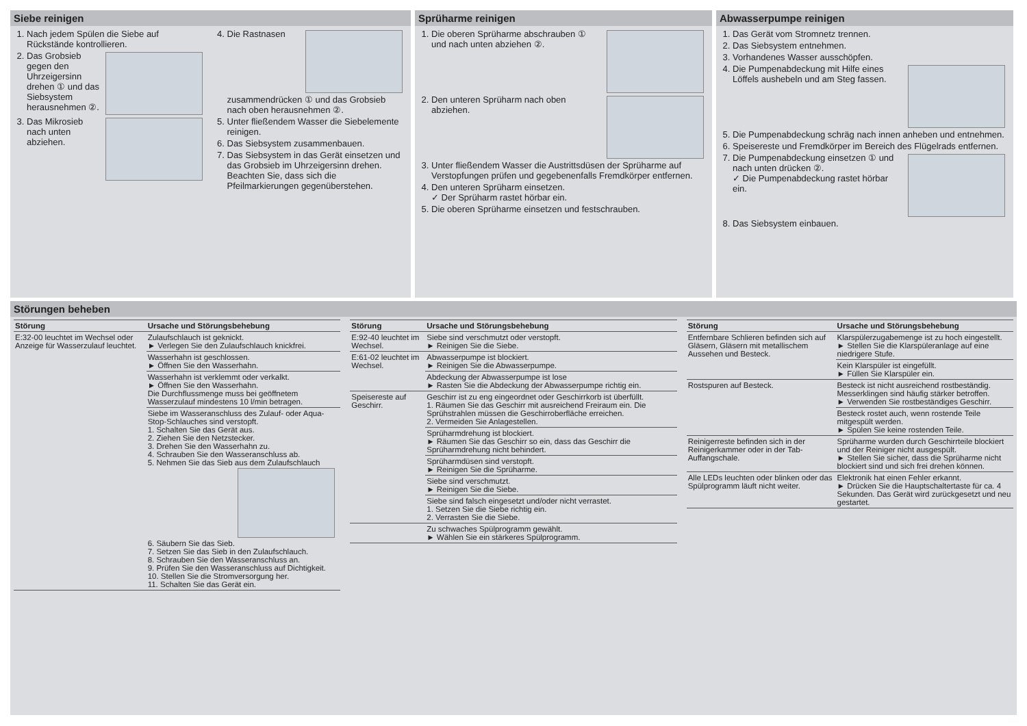Siebe reinigen
1. Nach jedem Spülen die Siebe auf Rückstände kontrollieren.
2. Das Grobsieb gegen den Uhrzeigersinn drehen ① und das Siebsystem herausnehmen ②.
3. Das Mikrosieb nach unten abziehen.
4. Die Rastnasen zusammendrücken ① und das Grobsieb nach oben herausnehmen ②.
5. Unter fließendem Wasser die Siebelemente reinigen.
6. Das Siebsystem zusammenbauen.
7. Das Siebsystem in das Gerät einsetzen und das Grobsieb im Uhrzeigersinn drehen.
Beachten Sie, dass sich die Pfeilmarkierungen gegenüberstehen.
Sprüharme reinigen
1. Die oberen Sprüharme abschrauben ① und nach unten abziehen ②.
2. Den unteren Sprüharm nach oben abziehen.
3. Unter fließendem Wasser die Austrittsdüsen der Sprüharme auf Verstopfungen prüfen und gegebenenfalls Fremdkörper entfernen.
4. Den unteren Sprüharm einsetzen.
✓ Der Sprüharm rastet hörbar ein.
5. Die oberen Sprüharme einsetzen und festschrauben.
Abwasserpumpe reinigen
1. Das Gerät vom Stromnetz trennen.
2. Das Siebsystem entnehmen.
3. Vorhandenes Wasser ausschöpfen.
4. Die Pumpenabdeckung mit Hilfe eines Löffels aushebeln und am Steg fassen.
5. Die Pumpenabdeckung schräg nach innen anheben und entnehmen.
6. Speisereste und Fremdkörper im Bereich des Flügelrads entfernen.
7. Die Pumpenabdeckung einsetzen ① und nach unten drücken ②.
✓ Die Pumpenabdeckung rastet hörbar ein.
8. Das Siebsystem einbauen.
Störungen beheben
| Störung | Ursache und Störungsbehebung |
| --- | --- |
| E:32-00 leuchtet im Wechsel oder Anzeige für Wasserzulauf leuchtet. | Zulaufschlauch ist geknickt. ► Verlegen Sie den Zulaufschlauch knickfrei. |
| | Wasserhahn ist geschlossen. ► Öffnen Sie den Wasserhahn. |
| | Wasserhahn ist verklemmt oder verkalkt. ► Öffnen Sie den Wasserhahn. Die Durchflussmenge muss bei geöffnetem Wasserzulauf mindestens 10 l/min betragen. |
| | Siebe im Wasseranschluss des Zulauf- oder Aqua-Stop-Schlauches sind verstopft. 1. Schalten Sie das Gerät aus. 2. Ziehen Sie den Netzstecker. 3. Drehen Sie den Wasserhahn zu. 4. Schrauben Sie den Wasseranschluss ab. 5. Nehmen Sie das Sieb aus dem Zulaufschlauch 6. Säubern Sie das Sieb. 7. Setzen Sie das Sieb in den Zulaufschlauch. 8. Schrauben Sie den Wasseranschluss an. 9. Prüfen Sie den Wasseranschluss auf Dichtigkeit. 10. Stellen Sie die Stromversorgung her. 11. Schalten Sie das Gerät ein. |
| Störung | Ursache und Störungsbehebung |
| --- | --- |
| E:92-40 leuchtet im Wechsel. | Siebe sind verschmutzt oder verstopft. ► Reinigen Sie die Siebe. |
| E:61-02 leuchtet im Wechsel. | Abwasserpumpe ist blockiert. ► Reinigen Sie die Abwasserpumpe. |
| | Abdeckung der Abwasserpumpe ist lose ► Rasten Sie die Abdeckung der Abwasserpumpe richtig ein. |
| Speisereste auf Geschirr. | Geschirr ist zu eng eingeordnet oder Geschirrkorb ist überfüllt. 1. Räumen Sie das Geschirr mit ausreichend Freiraum ein. Die Sprühstrahlen müssen die Geschirroberfläche erreichen. 2. Vermeiden Sie Anlagestellen. |
| | Sprüharmdrehung ist blockiert. ► Räumen Sie das Geschirr so ein, dass das Geschirr die Sprüharmdrehung nicht behindert. |
| | Sprüharmdüsen sind verstopft. ► Reinigen Sie die Sprüharme. |
| | Siebe sind verschmutzt. ► Reinigen Sie die Siebe. |
| | Siebe sind falsch eingesetzt und/oder nicht verrastet. 1. Setzen Sie die Siebe richtig ein. 2. Verrasten Sie die Siebe. |
| | Zu schwaches Spülprogramm gewählt. ► Wählen Sie ein stärkeres Spülprogramm. |
| Störung | Ursache und Störungsbehebung |
| --- | --- |
| Entfernbare Schlieren befinden sich auf Gläsern, Gläsern mit metallischem Aussehen und Besteck. | Klarspülerzugabemenge ist zu hoch eingestellt. ► Stellen Sie die Klarspüleranlage auf eine niedrigere Stufe. |
| | Kein Klarspüler ist eingefüllt. ► Füllen Sie Klarspüler ein. |
| Rostspuren auf Besteck. | Besteck ist nicht ausreichend rostbeständig. Messerklingen sind häufig stärker betroffen. ► Verwenden Sie rostbeständiges Geschirr. |
| | Besteck rostet auch, wenn rostende Teile mitgespült werden. ► Spülen Sie keine rostenden Teile. |
| Reinigerreste befinden sich in der Reinigerkammer oder in der Tab-Auffangschale. | Sprüharme wurden durch Geschirrteile blockiert und der Reiniger nicht ausgespült. ► Stellen Sie sicher, dass die Sprüharme nicht blockiert sind und sich frei drehen können. |
| Alle LEDs leuchten oder blinken oder das Spülprogramm läuft nicht weiter. | Elektronik hat einen Fehler erkannt. ► Drücken Sie die Hauptschaltertaste für ca. 4 Sekunden. Das Gerät wird zurückgesetzt und neu gestartet. |